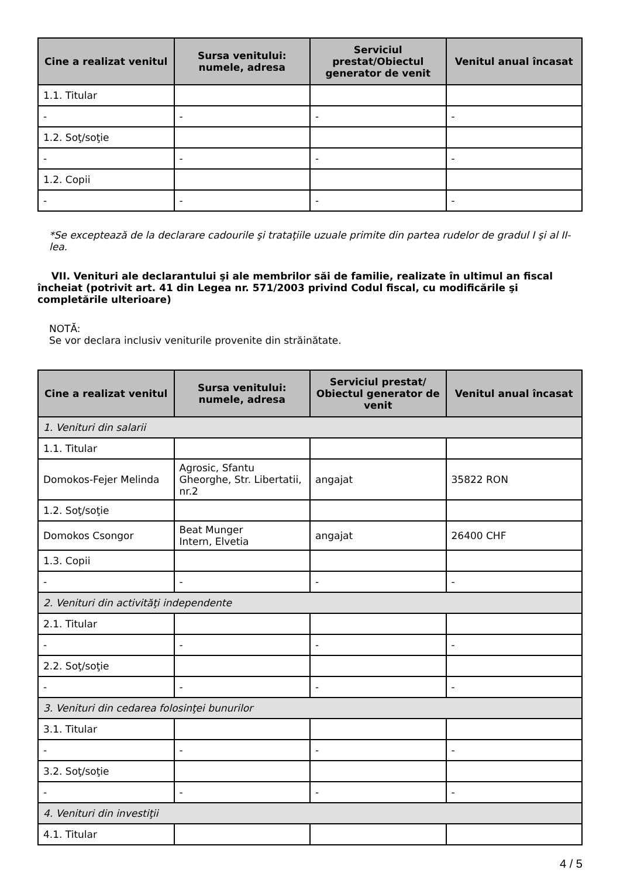| Cine a realizat venitul | Sursa venitului: numele, adresa | Serviciul prestat/Obiectul generator de venit | Venitul anual încasat |
| --- | --- | --- | --- |
| 1.1. Titular | | | |
| - | - | - | - |
| 1.2. Soţ/soţie | | | |
| - | - | - | - |
| 1.2. Copii | | | |
| - | - | - | - |
*Se exceptează de la declarare cadourile şi trataţiile uzuale primite din partea rudelor de gradul I şi al II-lea.
VII. Venituri ale declarantului şi ale membrilor săi de familie, realizate în ultimul an fiscal încheiat (potrivit art. 41 din Legea nr. 571/2003 privind Codul fiscal, cu modificările şi completările ulterioare)
NOTĂ:
Se vor declara inclusiv veniturile provenite din străinătate.
| Cine a realizat venitul | Sursa venitului: numele, adresa | Serviciul prestat/ Obiectul generator de venit | Venitul anual încasat |
| --- | --- | --- | --- |
| 1. Venituri din salarii | | | |
| 1.1. Titular | | | |
| Domokos-Fejer Melinda | Agrosic, Sfantu Gheorghe, Str. Libertatii, nr.2 | angajat | 35822 RON |
| 1.2. Soţ/soţie | | | |
| Domokos Csongor | Beat Munger Intern, Elvetia | angajat | 26400 CHF |
| 1.3. Copii | | | |
| - | - | - | - |
| 2. Venituri din activităţi independente | | | |
| 2.1. Titular | | | |
| - | - | - | - |
| 2.2. Soţ/soţie | | | |
| - | - | - | - |
| 3. Venituri din cedarea folosinţei bunurilor | | | |
| 3.1. Titular | | | |
| - | - | - | - |
| 3.2. Soţ/soţie | | | |
| - | - | - | - |
| 4. Venituri din investiţii | | | |
| 4.1. Titular | | | |
4 / 5